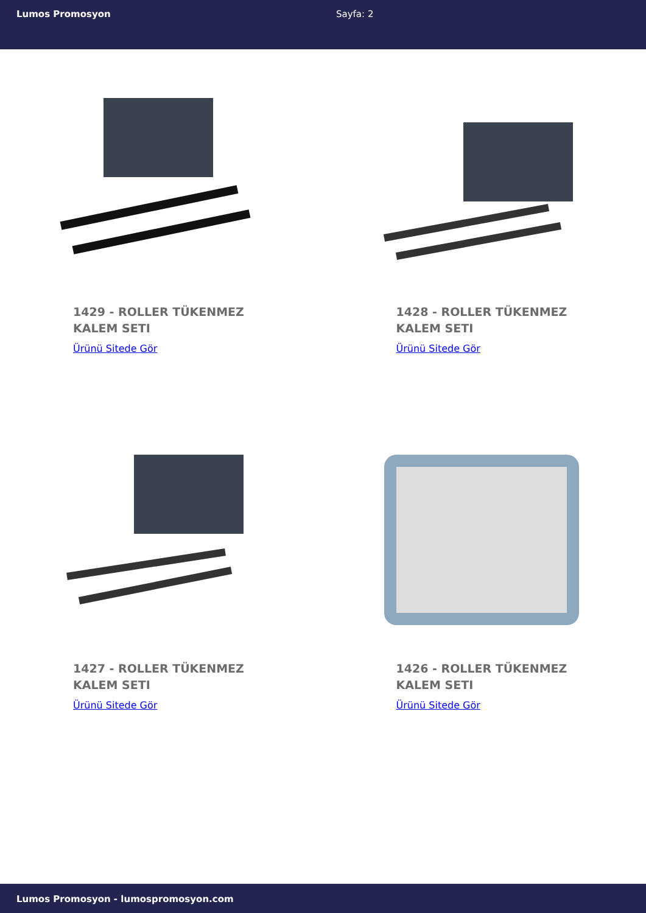Lumos Promosyon Sayfa: 2
1429 - ROLLER TÜKENMEZ KALEM SETI
Ürünü Sitede Gör
1428 - ROLLER TÜKENMEZ KALEM SETI
Ürünü Sitede Gör
1427 - ROLLER TÜKENMEZ KALEM SETI
Ürünü Sitede Gör
1426 - ROLLER TÜKENMEZ KALEM SETI
Ürünü Sitede Gör
Lumos Promosyon - lumospromosyon.com